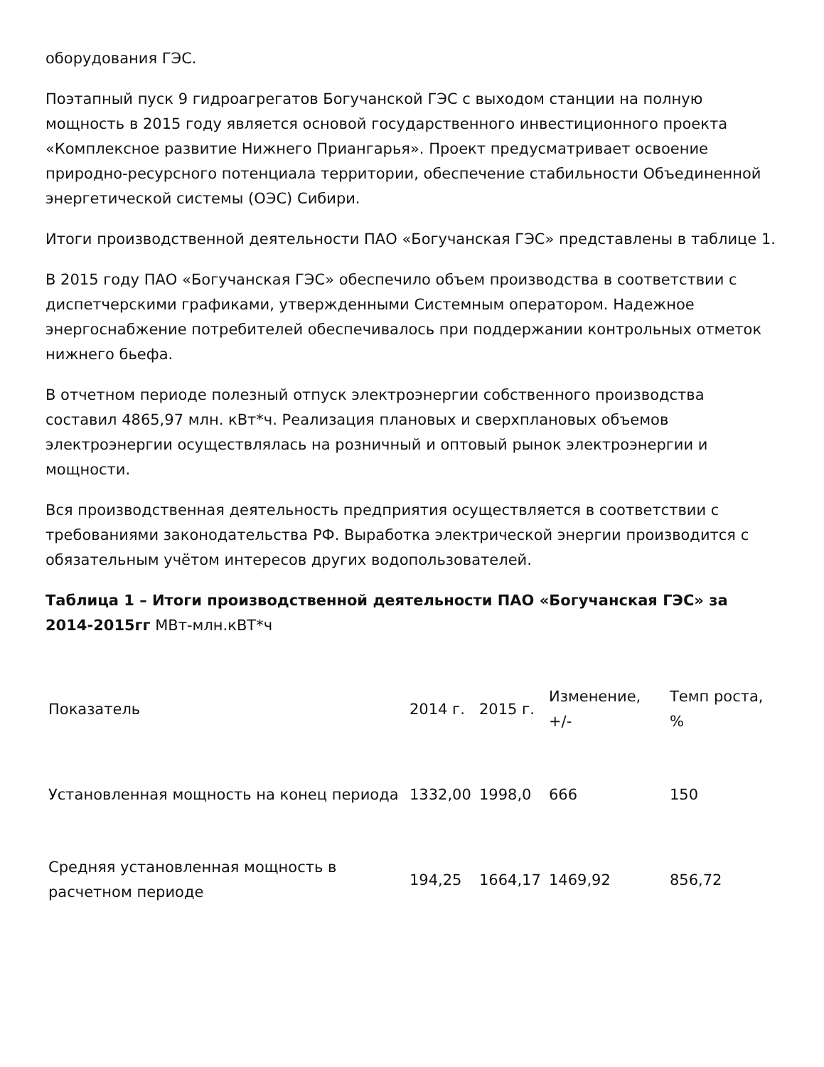оборудования ГЭС.
Поэтапный пуск 9 гидроагрегатов Богучанской ГЭС с выходом станции на полную мощность в 2015 году является основой государственного инвестиционного проекта «Комплексное развитие Нижнего Приангарья». Проект предусматривает освоение природно-ресурсного потенциала территории, обеспечение стабильности Объединенной энергетической системы (ОЭС) Сибири.
Итоги производственной деятельности ПАО «Богучанская ГЭС» представлены в таблице 1.
В 2015 году ПАО «Богучанская ГЭС» обеспечило объем производства в соответствии с диспетчерскими графиками, утвержденными Системным оператором. Надежное энергоснабжение потребителей обеспечивалось при поддержании контрольных отметок нижнего бьефа.
В отчетном периоде полезный отпуск электроэнергии собственного производства составил 4865,97 млн. кВт*ч. Реализация плановых и сверхплановых объемов электроэнергии осуществлялась на розничный и оптовый рынок электроэнергии и мощности.
Вся производственная деятельность предприятия осуществляется в соответствии с требованиями законодательства РФ. Выработка электрической энергии производится с обязательным учётом интересов других водопользователей.
Таблица 1 – Итоги производственной деятельности ПАО «Богучанская ГЭС» за 2014-2015гг МВт-млн.кВТ*ч
| Показатель | 2014 г. | 2015 г. | Изменение, +/- | Темп роста, % |
| Установленная мощность на конец периода | 1332,00 | 1998,0 | 666 | 150 |
| Средняя установленная мощность в расчетном периоде | 194,25 | 1664,17 | 1469,92 | 856,72 |